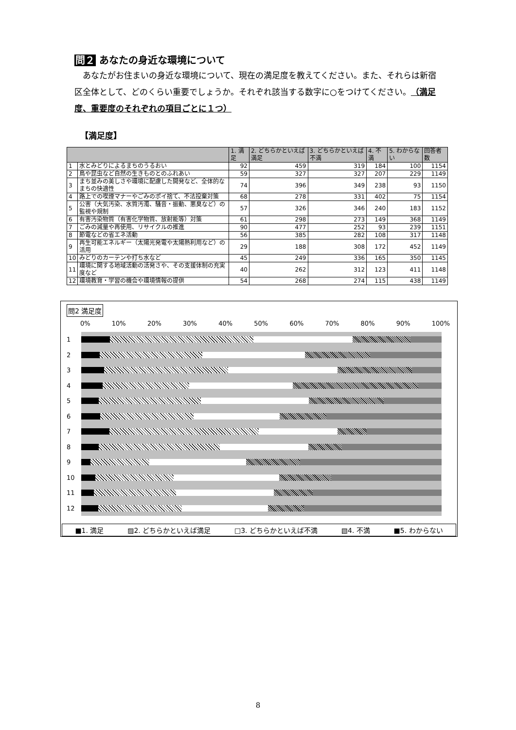問２ あなたの身近な環境について
　あなたがお住まいの身近な環境について、現在の満足度を教えてください。また、それらは新宿区全体として、どのくらい重要でしょうか。それぞれ該当する数字に○をつけてください。（満足度、重要度のそれぞれの項目ごとに１つ）
【満足度】
| | | 1. 満足 | 2. どちらかといえば満足 | 3. どちらかといえば不満 | 4. 不満 | 5. わからない | 回答者数 |
| --- | --- | --- | --- | --- | --- | --- | --- |
| 1 | 水とみどりによるまちのうるおい | 92 | 459 | 319 | 184 | 100 | 1154 |
| 2 | 鳥や昆虫など自然の生きものとのふれあい | 59 | 327 | 327 | 207 | 229 | 1149 |
| 3 | まち並みの美しさや環境に配慮した開発など、全体的なまちの快適性 | 74 | 396 | 349 | 238 | 93 | 1150 |
| 4 | 路上での喫煙マナーやごみのポイ捨て、不法投棄対策 | 68 | 278 | 331 | 402 | 75 | 1154 |
| 5 | 公害（大気汚染、水質汚濁、騒音・振動、悪臭など）の監視や規制 | 57 | 326 | 346 | 240 | 183 | 1152 |
| 6 | 有害汚染物質（有害化学物質、放射能等）対策 | 61 | 298 | 273 | 149 | 368 | 1149 |
| 7 | ごみの減量や再使用、リサイクルの推進 | 90 | 477 | 252 | 93 | 239 | 1151 |
| 8 | 節電などの省エネ活動 | 56 | 385 | 282 | 108 | 317 | 1148 |
| 9 | 再生可能エネルギー（太陽光発電や太陽熱利用など）の活用 | 29 | 188 | 308 | 172 | 452 | 1149 |
| 10 | みどりのカーテンや打ち水など | 45 | 249 | 336 | 165 | 350 | 1145 |
| 11 | 環境に関する地域活動の活発さや、その支援体制の充実度など | 40 | 262 | 312 | 123 | 411 | 1148 |
| 12 | 環境教育・学習の機会や環境情報の提供 | 54 | 268 | 274 | 115 | 438 | 1149 |
問2 満足度
0% 10% 20% 30% 40% 50% 60% 70% 80% 90% 100%
1
2
3
4
5
6
7
8
9
10
11
12
■1. 満足 ▨2. どちらかといえば満足 □3. どちらかといえば不満 ▧4. 不満 ■5. わからない
8